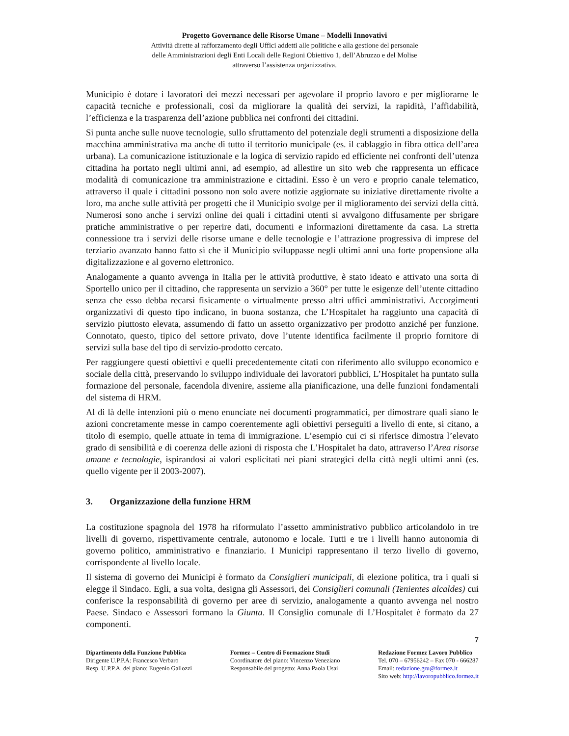Progetto Governance delle Risorse Umane – Modelli Innovativi
Attività dirette al rafforzamento degli Uffici addetti alle politiche e alla gestione del personale
delle Amministrazioni degli Enti Locali delle Regioni Obiettivo 1, dell’Abruzzo e del Molise
attraverso l’assistenza organizzativa.
Municipio è dotare i lavoratori dei mezzi necessari per agevolare il proprio lavoro e per migliorarne le capacità tecniche e professionali, così da migliorare la qualità dei servizi, la rapidità, l’affidabilità, l’efficienza e la trasparenza dell’azione pubblica nei confronti dei cittadini.
Si punta anche sulle nuove tecnologie, sullo sfruttamento del potenziale degli strumenti a disposizione della macchina amministrativa ma anche di tutto il territorio municipale (es. il cablaggio in fibra ottica dell’area urbana). La comunicazione istituzionale e la logica di servizio rapido ed efficiente nei confronti dell’utenza cittadina ha portato negli ultimi anni, ad esempio, ad allestire un sito web che rappresenta un efficace modalità di comunicazione tra amministrazione e cittadini. Esso è un vero e proprio canale telematico, attraverso il quale i cittadini possono non solo avere notizie aggiornate su iniziative direttamente rivolte a loro, ma anche sulle attività per progetti che il Municipio svolge per il miglioramento dei servizi della città. Numerosi sono anche i servizi online dei quali i cittadini utenti si avvalgono diffusamente per sbrigare pratiche amministrative o per reperire dati, documenti e informazioni direttamente da casa. La stretta connessione tra i servizi delle risorse umane e delle tecnologie e l’attrazione progressiva di imprese del terziario avanzato hanno fatto sì che il Municipio sviluppasse negli ultimi anni una forte propensione alla digitalizzazione e al governo elettronico.
Analogamente a quanto avvenga in Italia per le attività produttive, è stato ideato e attivato una sorta di Sportello unico per il cittadino, che rappresenta un servizio a 360° per tutte le esigenze dell’utente cittadino senza che esso debba recarsi fisicamente o virtualmente presso altri uffici amministrativi. Accorgimenti organizzativi di questo tipo indicano, in buona sostanza, che L’Hospitalet ha raggiunto una capacità di servizio piuttosto elevata, assumendo di fatto un assetto organizzativo per prodotto anziché per funzione. Connotato, questo, tipico del settore privato, dove l’utente identifica facilmente il proprio fornitore di servizi sulla base del tipo di servizio-prodotto cercato.
Per raggiungere questi obiettivi e quelli precedentemente citati con riferimento allo sviluppo economico e sociale della città, preservando lo sviluppo individuale dei lavoratori pubblici, L’Hospitalet ha puntato sulla formazione del personale, facendola divenire, assieme alla pianificazione, una delle funzioni fondamentali del sistema di HRM.
Al di là delle intenzioni più o meno enunciate nei documenti programmatici, per dimostrare quali siano le azioni concretamente messe in campo coerentemente agli obiettivi perseguiti a livello di ente, si citano, a titolo di esempio, quelle attuate in tema di immigrazione. L’esempio cui ci si riferisce dimostra l’elevato grado di sensibilità e di coerenza delle azioni di risposta che L’Hospitalet ha dato, attraverso l’Area risorse umane e tecnologie, ispirandosi ai valori esplicitati nei piani strategici della città negli ultimi anni (es. quello vigente per il 2003-2007).
3. Organizzazione della funzione HRM
La costituzione spagnola del 1978 ha riformulato l’assetto amministrativo pubblico articolandolo in tre livelli di governo, rispettivamente centrale, autonomo e locale. Tutti e tre i livelli hanno autonomia di governo politico, amministrativo e finanziario. I Municipi rappresentano il terzo livello di governo, corrispondente al livello locale.
Il sistema di governo dei Municipi è formato da Consiglieri municipali, di elezione politica, tra i quali si elegge il Sindaco. Egli, a sua volta, designa gli Assessori, dei Consiglieri comunali (Tenientes alcaldes) cui conferisce la responsabilità di governo per aree di servizio, analogamente a quanto avvenga nel nostro Paese. Sindaco e Assessori formano la Giunta. Il Consiglio comunale di L’Hospitalet è formato da 27 componenti.
7
Dipartimento della Funzione Pubblica
Dirigente U.P.P.A: Francesco Verbaro
Resp. U.P.P.A. del piano: Eugenio Gallozzi
Formez – Centro di Formazione Studi
Coordinatore del piano: Vincenzo Veneziano
Responsabile del progetto: Anna Paola Usai
Redazione Formez Lavoro Pubblico
Tel. 070 – 67956242 – Fax 070 - 666287
Email: redazione.gru@formez.it
Sito web: http://lavoropubblico.formez.it